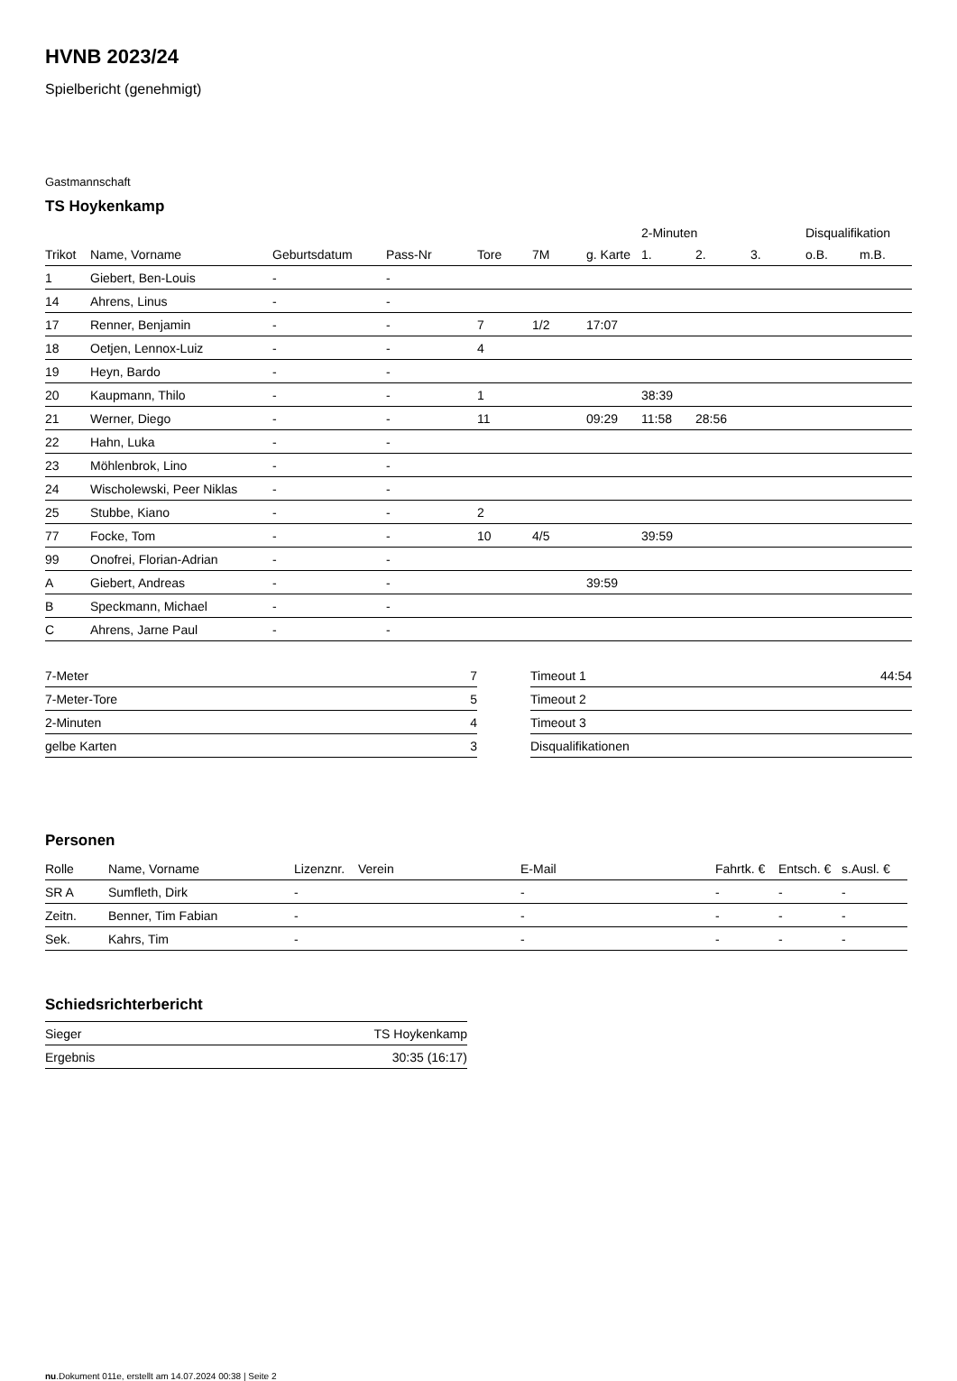HVNB 2023/24
Spielbericht (genehmigt)
Gastmannschaft
TS Hoykenkamp
| | | | | | | | 2-Minuten | | | Disqualifikation | |
| --- | --- | --- | --- | --- | --- | --- | --- | --- | --- | --- | --- |
| Trikot | Name, Vorname | Geburtsdatum | Pass-Nr | Tore | 7M | g. Karte | 1. | 2. | 3. | o.B. | m.B. |
| 1 | Giebert, Ben-Louis | - | - | | | | | | | | |
| 14 | Ahrens, Linus | - | - | | | | | | | | |
| 17 | Renner, Benjamin | - | - | 7 | 1/2 | 17:07 | | | | | |
| 18 | Oetjen, Lennox-Luiz | - | - | 4 | | | | | | | |
| 19 | Heyn, Bardo | - | - | | | | | | | | |
| 20 | Kaupmann, Thilo | - | - | 1 | | | 38:39 | | | | |
| 21 | Werner, Diego | - | - | 11 | | 09:29 | 11:58 | 28:56 | | | |
| 22 | Hahn, Luka | - | - | | | | | | | | |
| 23 | Möhlenbrok, Lino | - | - | | | | | | | | |
| 24 | Wischolewski, Peer Niklas | - | - | | | | | | | | |
| 25 | Stubbe, Kiano | - | - | 2 | | | | | | | |
| 77 | Focke, Tom | - | - | 10 | 4/5 | | 39:59 | | | | |
| 99 | Onofrei, Florian-Adrian | - | - | | | | | | | | |
| A | Giebert, Andreas | - | - | | | 39:59 | | | | | |
| B | Speckmann, Michael | - | - | | | | | | | | |
| C | Ahrens, Jarne Paul | - | - | | | | | | | | |
| 7-Meter | 7 |
| 7-Meter-Tore | 5 |
| 2-Minuten | 4 |
| gelbe Karten | 3 |
| Timeout 1 | 44:54 |
| Timeout 2 | |
| Timeout 3 | |
| Disqualifikationen | |
Personen
| Rolle | Name, Vorname | Lizenznr. | Verein | E-Mail | Fahrtk. € | Entsch. € | s.Ausl. € |
| --- | --- | --- | --- | --- | --- | --- | --- |
| SR A | Sumfleth, Dirk | - | | - | - | - | - |
| Zeitn. | Benner, Tim Fabian | - | | - | - | - | - |
| Sek. | Kahrs, Tim | - | | - | - | - | - |
Schiedsrichterbericht
| Sieger | TS Hoykenkamp |
| Ergebnis | 30:35 (16:17) |
nu.Dokument 011e, erstellt am 14.07.2024 00:38 | Seite 2